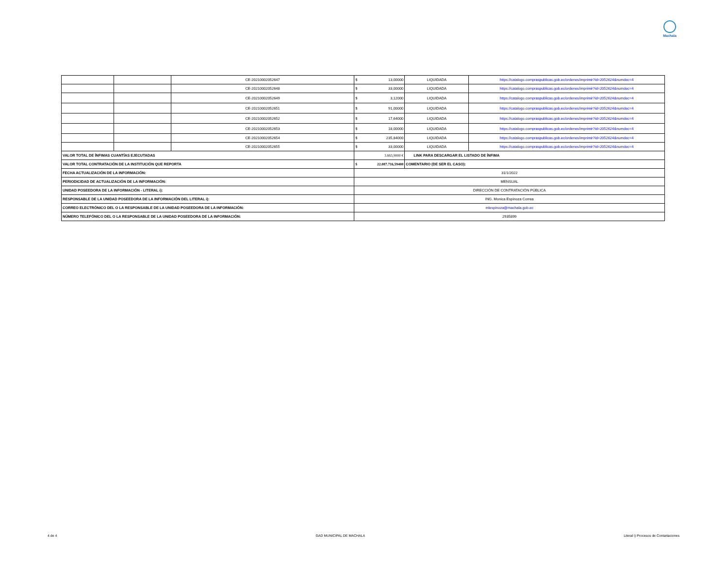Machala
| | | CE-20210002052647 | $ 13,00000 | LIQUIDADA | https://catalogo.compraspublicas.gob.ec/ordenes/imprimir?id=2052624&numdec=4 |
| | | CE-20210002052648 | $ 33,00000 | LIQUIDADA | https://catalogo.compraspublicas.gob.ec/ordenes/imprimir?id=2052624&numdec=4 |
| | | CE-20210002052649 | $ 3,12000 | LIQUIDADA | https://catalogo.compraspublicas.gob.ec/ordenes/imprimir?id=2052624&numdec=4 |
| | | CE-20210002052651 | $ 91,00000 | LIQUIDADA | https://catalogo.compraspublicas.gob.ec/ordenes/imprimir?id=2052624&numdec=4 |
| | | CE-20210002052652 | $ 17,64000 | LIQUIDADA | https://catalogo.compraspublicas.gob.ec/ordenes/imprimir?id=2052624&numdec=4 |
| | | CE-20210002052653 | $ 18,00000 | LIQUIDADA | https://catalogo.compraspublicas.gob.ec/ordenes/imprimir?id=2052624&numdec=4 |
| | | CE-20210002052654 | $ 235,84000 | LIQUIDADA | https://catalogo.compraspublicas.gob.ec/ordenes/imprimir?id=2052624&numdec=4 |
| | | CE-20210002052655 | $ 33,00000 | LIQUIDADA | https://catalogo.compraspublicas.gob.ec/ordenes/imprimir?id=2052624&numdec=4 |
| VALOR TOTAL DE ÍNFIMAS CUANTÍAS EJECUTADAS | | | 3.663,9000 € | LINK PARA DESCARGAR EL LISTADO DE ÍNFIMA | |
| VALOR TOTAL CONTRATACIÓN DE LA INSTITUCIÓN QUE REPORTA | | | $ 22.087.716,59400 | COMENTARIO (DE SER EL CASO): | |
| FECHA ACTUALIZACIÓN DE LA INFORMACIÓN: | | | 31/1/2022 | | |
| PERIODICIDAD DE ACTUALIZACIÓN DE LA INFORMACIÓN: | | | MENSUAL | | |
| UNIDAD POSEEDORA DE LA INFORMACIÓN - LITERAL i): | | | DIRECCIÓN DE CONTRATACIÓN PÚBLICA | | |
| RESPONSABLE DE LA UNIDAD POSEEDORA DE LA INFORMACIÓN DEL LITERAL i): | | | ING. Monica Espinoza Correa | | |
| CORREO ELECTRÓNICO DEL O LA RESPONSABLE DE LA UNIDAD POSEEDORA DE LA INFORMACIÓN: | | | mlespinoza@machala.gob.ec | | |
| NÚMERO TELEFÓNICO DEL O LA RESPONSABLE DE LA UNIDAD POSEEDORA DE LA INFORMACIÓN: | | | 2935899 | | |
4 de 4 GAD MUNICIPAL DE MACHALA Literal i) Procesos de Contartaciones